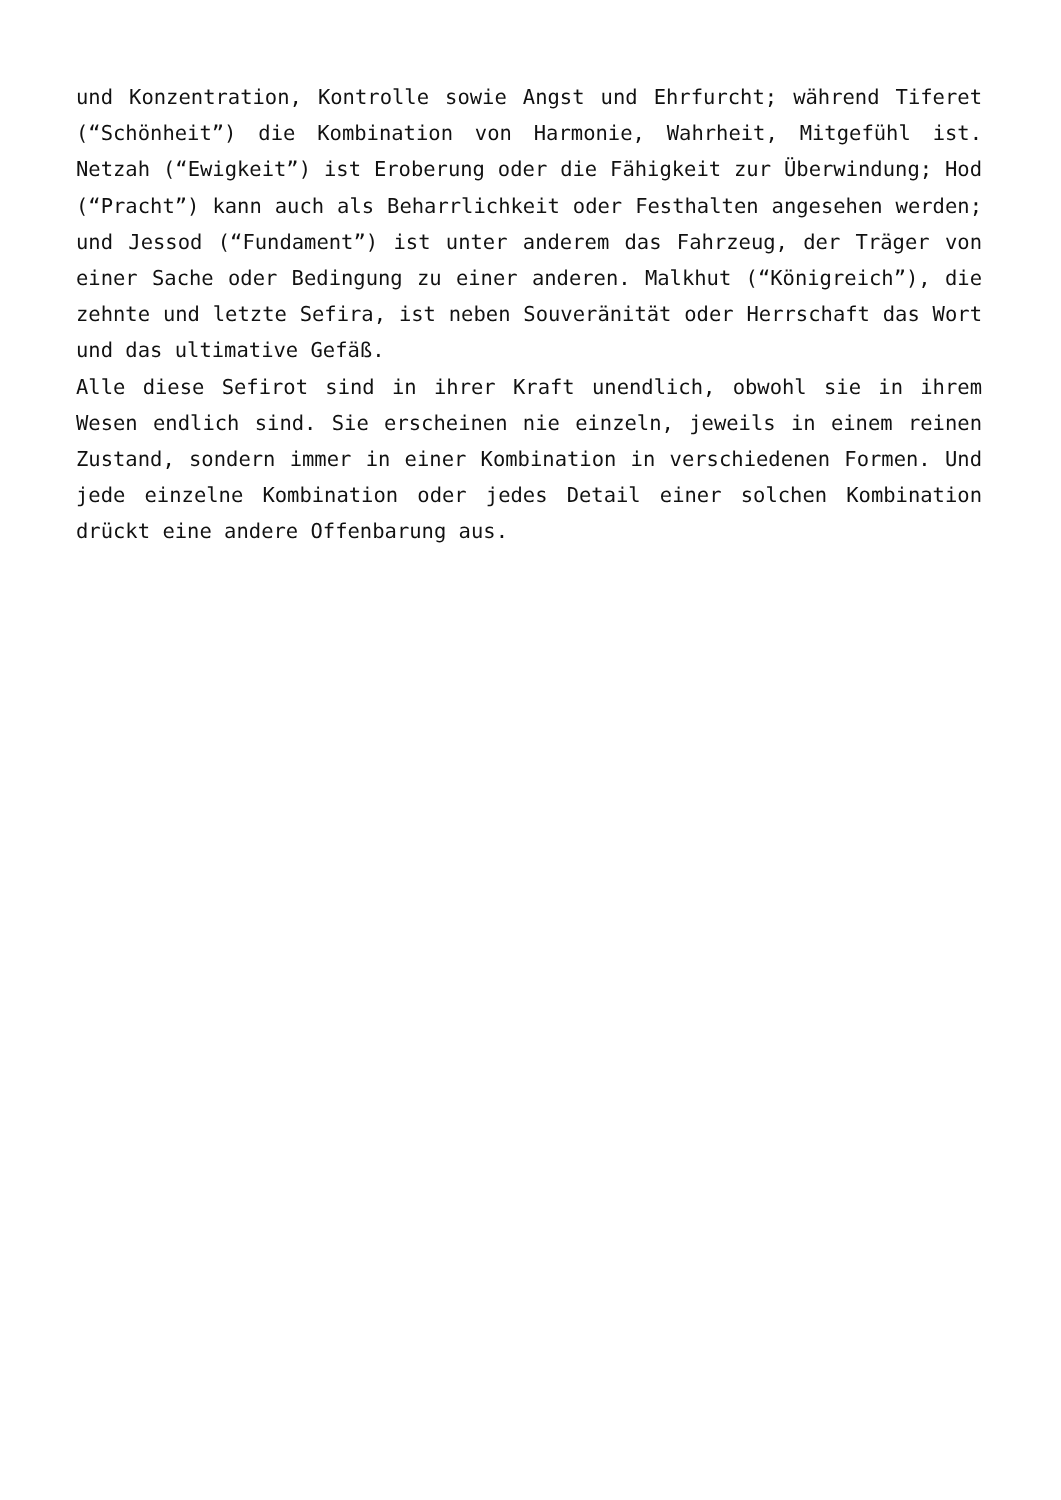und Konzentration, Kontrolle sowie Angst und Ehrfurcht; während Tiferet (“Schönheit”) die Kombination von Harmonie, Wahrheit, Mitgefühl ist. Netzah (“Ewigkeit”) ist Eroberung oder die Fähigkeit zur Überwindung; Hod (“Pracht”) kann auch als Beharrlichkeit oder Festhalten angesehen werden; und Jessod (“Fundament”) ist unter anderem das Fahrzeug, der Träger von einer Sache oder Bedingung zu einer anderen. Malkhut (“Königreich”), die zehnte und letzte Sefira, ist neben Souveränität oder Herrschaft das Wort und das ultimative Gefäß.
Alle diese Sefirot sind in ihrer Kraft unendlich, obwohl sie in ihrem Wesen endlich sind. Sie erscheinen nie einzeln, jeweils in einem reinen Zustand, sondern immer in einer Kombination in verschiedenen Formen. Und jede einzelne Kombination oder jedes Detail einer solchen Kombination drückt eine andere Offenbarung aus.